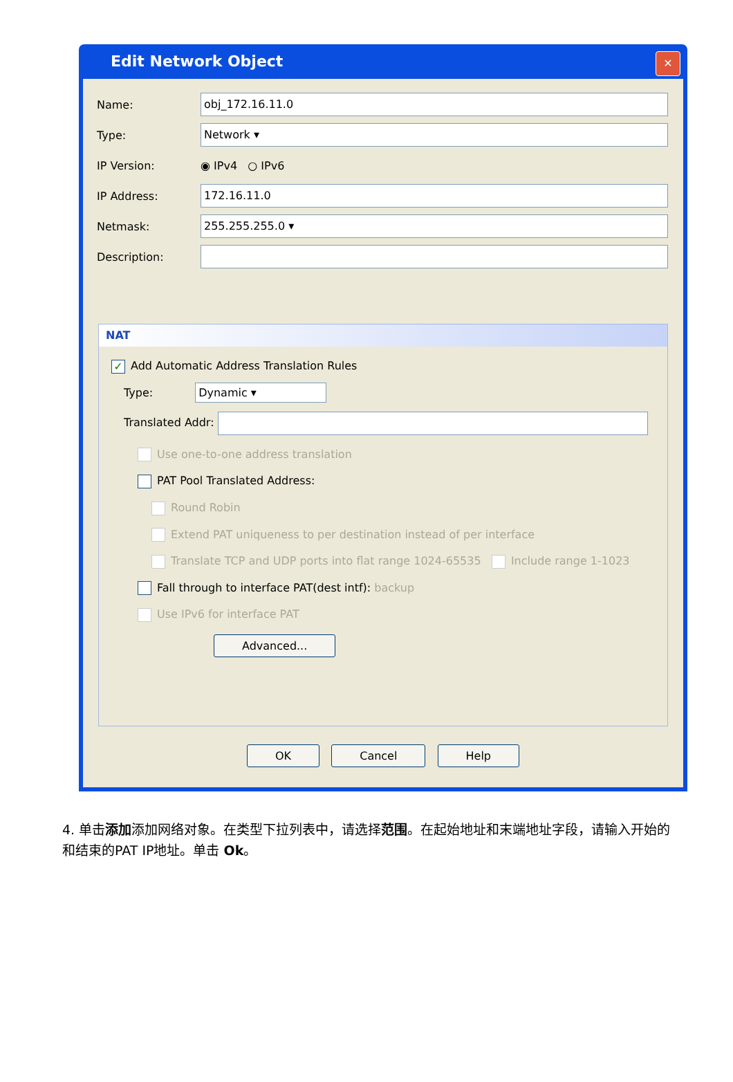Edit Network Object
✕
Name: obj_172.16.11.0
Type: Network ▾
IP Version: ◉ IPv4 ○ IPv6
IP Address: 172.16.11.0
Netmask: 255.255.255.0 ▾
Description:
NAT
✓ Add Automatic Address Translation Rules
Type: Dynamic ▾
Translated Addr:
Use one-to-one address translation
PAT Pool Translated Address:
Round Robin
Extend PAT uniqueness to per destination instead of per interface
Translate TCP and UDP ports into flat range 1024-65535 Include range 1-1023
Fall through to interface PAT(dest intf): backup
Use IPv6 for interface PAT
Advanced...
OK Cancel Help
4. 单击添加添加网络对象。在类型下拉列表中，请选择范围。在起始地址和末端地址字段，请输入开始的和结束的PAT IP地址。单击 Ok。